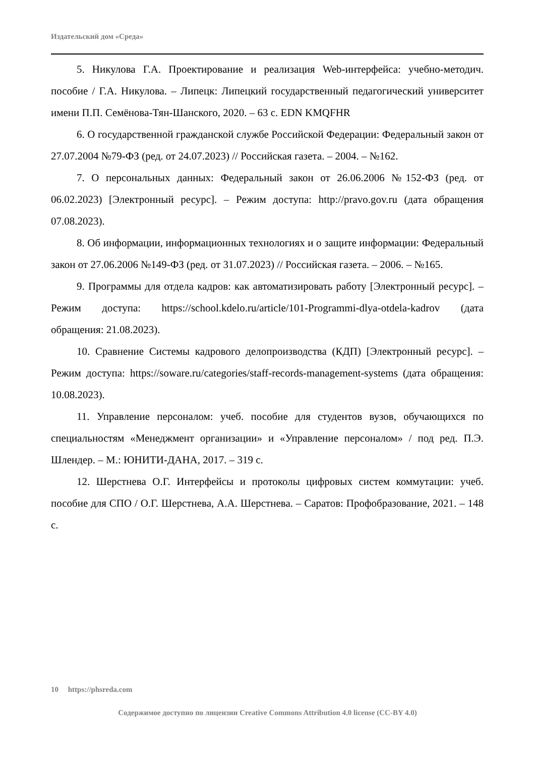Издательский дом «Среда»
5. Никулова Г.А. Проектирование и реализация Web-интерфейса: учебно-методич. пособие / Г.А. Никулова. – Липецк: Липецкий государственный педагогический университет имени П.П. Семёнова-Тян-Шанского, 2020. – 63 с. EDN KMQFHR
6. О государственной гражданской службе Российской Федерации: Федеральный закон от 27.07.2004 №79-ФЗ (ред. от 24.07.2023) // Российская газета. – 2004. – №162.
7. О персональных данных: Федеральный закон от 26.06.2006 №152-ФЗ (ред. от 06.02.2023) [Электронный ресурс]. – Режим доступа: http://pravo.gov.ru (дата обращения 07.08.2023).
8. Об информации, информационных технологиях и о защите информации: Федеральный закон от 27.06.2006 №149-ФЗ (ред. от 31.07.2023) // Российская газета. – 2006. – №165.
9. Программы для отдела кадров: как автоматизировать работу [Электронный ресурс]. – Режим доступа: https://school.kdelo.ru/article/101-Programmi-dlya-otdela-kadrov (дата обращения: 21.08.2023).
10. Сравнение Системы кадрового делопроизводства (КДП) [Электронный ресурс]. – Режим доступа: https://soware.ru/categories/staff-records-management-systems (дата обращения: 10.08.2023).
11. Управление персоналом: учеб. пособие для студентов вузов, обучающихся по специальностям «Менеджмент организации» и «Управление персоналом» / под ред. П.Э. Шлендер. – М.: ЮНИТИ-ДАНА, 2017. – 319 с.
12. Шерстнева О.Г. Интерфейсы и протоколы цифровых систем коммутации: учеб. пособие для СПО / О.Г. Шерстнева, А.А. Шерстнева. – Саратов: Профобразование, 2021. – 148 с.
10 https://phsreda.com
Содержимое доступно по лицензии Creative Commons Attribution 4.0 license (CC-BY 4.0)